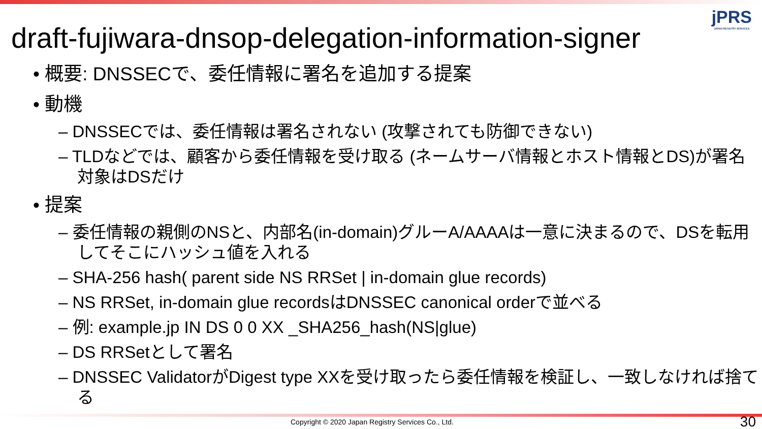jPRS
JAPAN REGISTRY SERVICES
draft-fujiwara-dnsop-delegation-information-signer
• 概要: DNSSECで、委任情報に署名を追加する提案
• 動機
– DNSSECでは、委任情報は署名されない (攻撃されても防御できない)
– TLDなどでは、顧客から委任情報を受け取る (ネームサーバ情報とホスト情報とDS)が署名対象はDSだけ
• 提案
– 委任情報の親側のNSと、内部名(in-domain)グルーA/AAAAは一意に決まるので、DSを転用してそこにハッシュ値を入れる
– SHA-256 hash( parent side NS RRSet | in-domain glue records)
– NS RRSet, in-domain glue recordsはDNSSEC canonical orderで並べる
– 例: example.jp IN DS 0 0 XX _SHA256_hash(NS|glue)
– DS RRSetとして署名
– DNSSEC ValidatorがDigest type XXを受け取ったら委任情報を検証し、一致しなければ捨てる
Copyright © 2020 Japan Registry Services Co., Ltd.
30